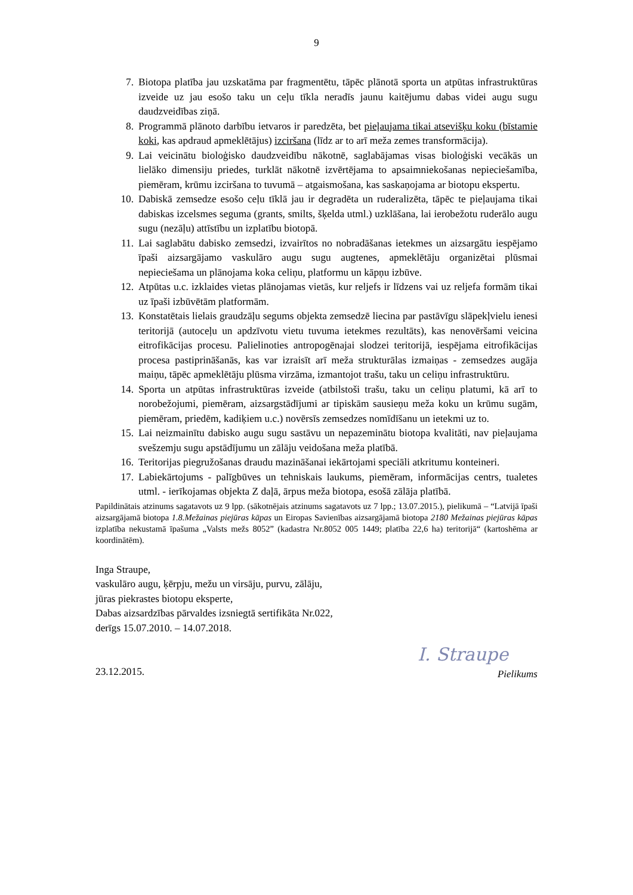9
7. Biotopa platība jau uzskatāma par fragmentētu, tāpēc plānotā sporta un atpūtas infrastruktūras izveide uz jau esošo taku un ceļu tīkla neradīs jaunu kaitējumu dabas videi augu sugu daudzveidības ziņā.
8. Programmā plānoto darbību ietvaros ir paredzēta, bet pieļaujama tikai atsevišķu koku (bīstamie koki, kas apdraud apmeklētājus) izciršana (līdz ar to arī meža zemes transformācija).
9. Lai veicinātu bioloģisko daudzveidību nākotnē, saglabājamas visas bioloģiski vecākās un lielāko dimensiju priedes, turklāt nākotnē izvērtējama to apsaimniekošanas nepieciešamība, piemēram, krūmu izciršana to tuvumā – atgaismošana, kas saskaņojama ar biotopu ekspertu.
10. Dabiskā zemsedze esošo ceļu tīklā jau ir degradēta un ruderalizēta, tāpēc te pieļaujama tikai dabiskas izcelsmes seguma (grants, smilts, šķelda utml.) uzklāšana, lai ierobežotu ruderālo augu sugu (nezāļu) attīstību un izplatību biotopā.
11. Lai saglabātu dabisko zemsedzi, izvairītos no nobradāšanas ietekmes un aizsargātu iespējamo īpaši aizsargājamo vaskulāro augu sugu augtenes, apmeklētāju organizētai plūsmai nepieciešama un plānojama koka celiņu, platformu un kāpņu izbūve.
12. Atpūtas u.c. izklaides vietas plānojamas vietās, kur reljefs ir līdzens vai uz reljefa formām tikai uz īpaši izbūvētām platformām.
13. Konstatētais lielais graudzāļu segums objekta zemsedzē liecina par pastāvīgu slāpekļvielu ienesi teritorijā (autoceļu un apdzīvotu vietu tuvuma ietekmes rezultāts), kas nenovēršami veicina eitrofikācijas procesu. Palielinoties antropogēnajai slodzei teritorijā, iespējama eitrofikācijas procesa pastiprināšanās, kas var izraisīt arī meža strukturālas izmaiņas - zemsedzes augāja maiņu, tāpēc apmeklētāju plūsma virzāma, izmantojot trašu, taku un celiņu infrastruktūru.
14. Sporta un atpūtas infrastruktūras izveide (atbilstoši trašu, taku un celiņu platumi, kā arī to norobežojumi, piemēram, aizsargstādījumi ar tipiskām sausieņu meža koku un krūmu sugām, piemēram, priedēm, kadiķiem u.c.) novērsīs zemsedzes nomīdīšanu un ietekmi uz to.
15. Lai neizmainītu dabisko augu sugu sastāvu un nepazeminātu biotopa kvalitāti, nav pieļaujama svešzemju sugu apstādījumu un zālāju veidošana meža platībā.
16. Teritorijas piegružošanas draudu mazināšanai iekārtojami speciāli atkritumu konteineri.
17. Labiekārtojums - palīgbūves un tehniskais laukums, piemēram, informācijas centrs, tualetes utml. - ierīkojamas objekta Z daļā, ārpus meža biotopa, esošā zālāja platībā.
Papildinātais atzinums sagatavots uz 9 lpp. (sākotnējais atzinums sagatavots uz 7 lpp.; 13.07.2015.), pielikumā – “Latvijā īpaši aizsargājamā biotopa 1.8.Mežainas piejūras kāpas un Eiropas Savienības aizsargājamā biotopa 2180 Mežainas piejūras kāpas izplatība nekustamā īpašuma „Valsts mežs 8052” (kadastra Nr.8052 005 1449; platība 22,6 ha) teritorijā“ (kartoshēma ar koordinātēm).
Inga Straupe,
vaskulāro augu, ķērpju, mežu un virsāju, purvu, zālāju,
jūras piekrastes biotopu eksperte,
Dabas aizsardzības pārvaldes izsniegtā sertifikāta Nr.022,
derīgs 15.07.2010. – 14.07.2018.
23.12.2015.
I. Straupe
Pielikums